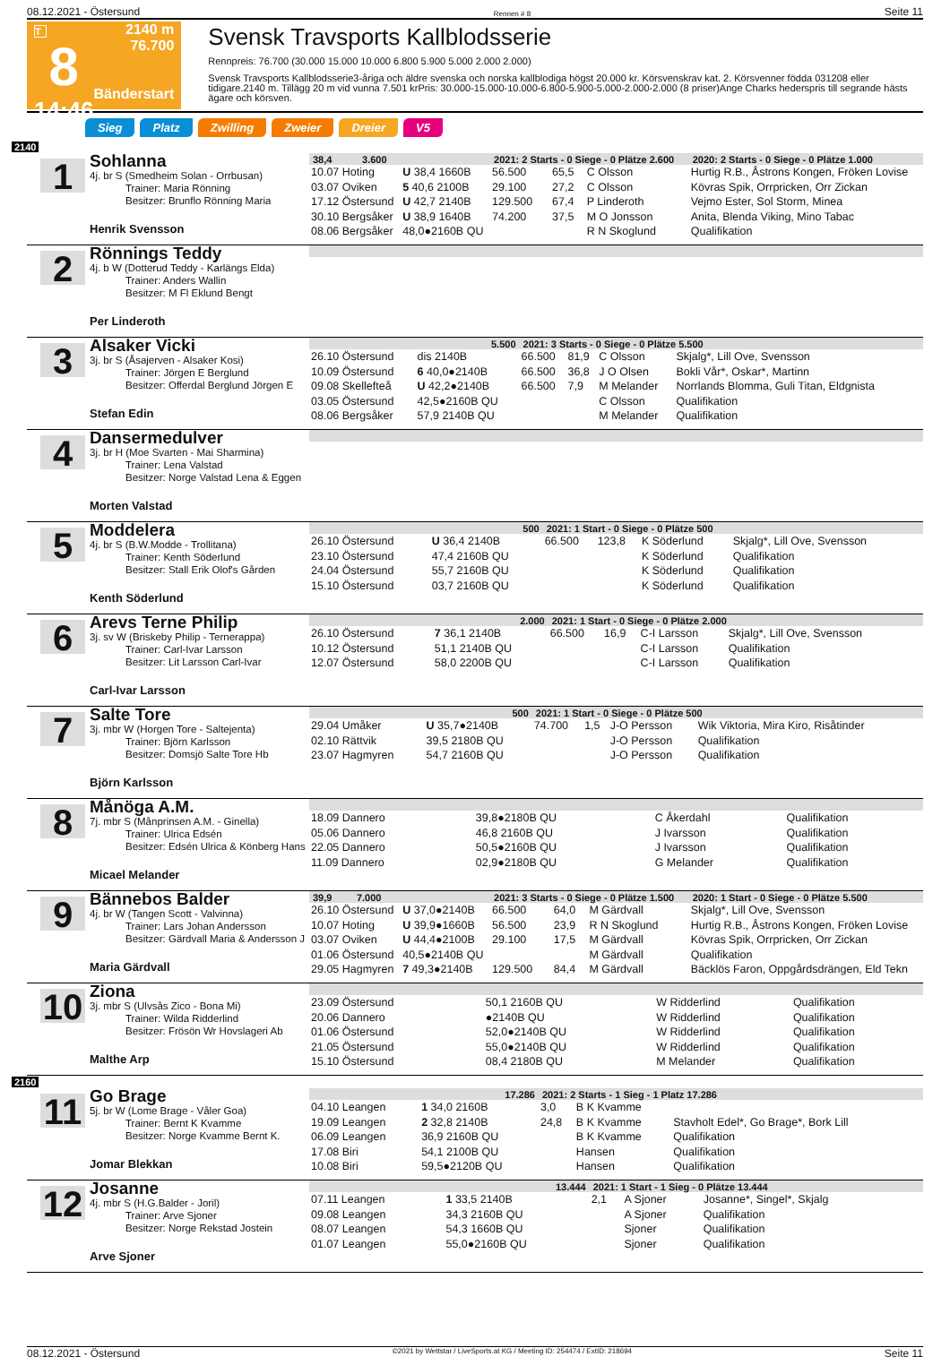08.12.2021 - Östersund Rennen # 8 Seite 11
T
8
14:46
2140 m
76.700
Bänderstart
Svensk Travsports Kallblodsserie
Rennpreis: 76.700 (30.000 15.000 10.000 6.800 5.900 5.000 2.000 2.000)
Svensk Travsports Kallblodsserie3-åriga och äldre svenska och norska kallblodiga högst 20.000 kr. Körsvenskrav kat. 2. Körsvenner födda 031208 eller tidigare.2140 m. Tillägg 20 m vid vunna 7.501 krPris: 30.000-15.000-10.000-6.800-5.900-5.000-2.000-2.000 (8 priser)Ange Charks hederspris till segrande hästs ägare och körsven.
Sieg Platz Zwilling Zweier Dreier V5
2140
1
Sohlanna
4j. br S (Smedheim Solan - Orrbusan)
Trainer: Maria Rönning
Besitzer: Brunflo Rönning Maria
Henrik Svensson
| 38,4 3.600 | | 2021: 2 Starts - 0 Siege - 0 Plätze 2.600 | | | | 2020: 2 Starts - 0 Siege - 0 Plätze 1.000 |
| --- | --- | --- | --- | --- | --- | --- |
| 10.07 Hoting | U 38,4 1660B | 56.500 | 65,5 | C Olsson | | Hurtig R.B., Åstrons Kongen, Fröken Lovise |
| 03.07 Oviken | 5 40,6 2100B | 29.100 | 27,2 | C Olsson | | Kövras Spik, Orrpricken, Orr Zickan |
| 17.12 Östersund | U 42,7 2140B | 129.500 | 67,4 | P Linderoth | | Vejmo Ester, Sol Storm, Minea |
| 30.10 Bergsåker | U 38,9 1640B | 74.200 | 37,5 | M O Jonsson | | Anita, Blenda Viking, Mino Tabac |
| 08.06 Bergsåker | 48,0●2160B QU | | | R N Skoglund | | Qualifikation |
2
Rönnings Teddy
4j. b W (Dotterud Teddy - Karlängs Elda)
Trainer: Anders Wallin
Besitzer: M Fl Eklund Bengt
Per Linderoth
3
Alsaker Vicki
3j. br S (Åsajerven - Alsaker Kosi)
Trainer: Jörgen E Berglund
Besitzer: Offerdal Berglund Jörgen E
Stefan Edin
| 5.500 | | 2021: 3 Starts - 0 Siege - 0 Plätze 5.500 | | | |
| --- | --- | --- | --- | --- | --- |
| 26.10 Östersund | dis 2140B | 66.500 | 81,9 | C Olsson | Skjalg*, Lill Ove, Svensson |
| 10.09 Östersund | 6 40,0●2140B | 66.500 | 36,8 | J O Olsen | Bokli Vår*, Oskar*, Martinn |
| 09.08 Skellefteå | U 42,2●2140B | 66.500 | 7,9 | M Melander | Norrlands Blomma, Guli Titan, Eldgnista |
| 03.05 Östersund | 42,5●2160B QU | | | C Olsson | Qualifikation |
| 08.06 Bergsåker | 57,9 2140B QU | | | M Melander | Qualifikation |
4
Dansermedulver
3j. br H (Moe Svarten - Mai Sharmina)
Trainer: Lena Valstad
Besitzer: Norge Valstad Lena & Eggen
Morten Valstad
5
Moddelera
4j. br S (B.W.Modde - Trollitana)
Trainer: Kenth Söderlund
Besitzer: Stall Erik Olof's Gården
Kenth Söderlund
| 500 | | 2021: 1 Start - 0 Siege - 0 Plätze 500 | | | |
| --- | --- | --- | --- | --- | --- |
| 26.10 Östersund | U 36,4 2140B | 66.500 | 123,8 | K Söderlund | Skjalg*, Lill Ove, Svensson |
| 23.10 Östersund | 47,4 2160B QU | | | K Söderlund | Qualifikation |
| 24.04 Östersund | 55,7 2160B QU | | | K Söderlund | Qualifikation |
| 15.10 Östersund | 03,7 2160B QU | | | K Söderlund | Qualifikation |
6
Arevs Terne Philip
3j. sv W (Briskeby Philip - Ternerappa)
Trainer: Carl-Ivar Larsson
Besitzer: Lit Larsson Carl-Ivar
Carl-Ivar Larsson
| 2.000 | | 2021: 1 Start - 0 Siege - 0 Plätze 2.000 | | | |
| --- | --- | --- | --- | --- | --- |
| 26.10 Östersund | 7 36,1 2140B | 66.500 | 16,9 | C-I Larsson | Skjalg*, Lill Ove, Svensson |
| 10.12 Östersund | 51,1 2140B QU | | | C-I Larsson | Qualifikation |
| 12.07 Östersund | 58,0 2200B QU | | | C-I Larsson | Qualifikation |
7
Salte Tore
3j. mbr W (Horgen Tore - Saltejenta)
Trainer: Björn Karlsson
Besitzer: Domsjö Salte Tore Hb
Björn Karlsson
| 500 | | 2021: 1 Start - 0 Siege - 0 Plätze 500 | | | |
| --- | --- | --- | --- | --- | --- |
| 29.04 Umåker | U 35,7●2140B | 74.700 | 1,5 | J-O Persson | Wik Viktoria, Mira Kiro, Risåtinder |
| 02.10 Rättvik | 39,5 2180B QU | | | J-O Persson | Qualifikation |
| 23.07 Hagmyren | 54,7 2160B QU | | | J-O Persson | Qualifikation |
8
Månöga A.M.
7j. mbr S (Månprinsen A.M. - Ginella)
Trainer: Ulrica Edsén
Besitzer: Edsén Ulrica & Könberg Hans
Micael Melander
| 18.09 Dannero | 39,8●2180B QU | C Åkerdahl | Qualifikation |
| 05.06 Dannero | 46,8 2160B QU | J Ivarsson | Qualifikation |
| 22.05 Dannero | 50,5●2160B QU | J Ivarsson | Qualifikation |
| 11.09 Dannero | 02,9●2180B QU | G Melander | Qualifikation |
9
Bännebos Balder
4j. br W (Tangen Scott - Valvinna)
Trainer: Lars Johan Andersson
Besitzer: Gärdvall Maria & Andersson J
Maria Gärdvall
| 39,9 7.000 | | 2021: 3 Starts - 0 Siege - 0 Plätze 1.500 | | | 2020: 1 Start - 0 Siege - 0 Plätze 5.500 |
| --- | --- | --- | --- | --- | --- |
| 26.10 Östersund | U 37,0●2140B | 66.500 | 64,0 | M Gärdvall | Skjalg*, Lill Ove, Svensson |
| 10.07 Hoting | U 39,9●1660B | 56.500 | 23,9 | R N Skoglund | Hurtig R.B., Åstrons Kongen, Fröken Lovise |
| 03.07 Oviken | U 44,4●2100B | 29.100 | 17,5 | M Gärdvall | Kövras Spik, Orrpricken, Orr Zickan |
| 01.06 Östersund | 40,5●2140B QU | | | M Gärdvall | Qualifikation |
| 29.05 Hagmyren | 7 49,3●2140B | 129.500 | 84,4 | M Gärdvall | Bäcklös Faron, Oppgårdsdrängen, Eld Tekn |
10
Ziona
3j. mbr S (Ulvsås Zico - Bona Mi)
Trainer: Wilda Ridderlind
Besitzer: Frösön Wr Hovslageri Ab
Malthe Arp
| 23.09 Östersund | 50,1 2160B QU | W Ridderlind | Qualifikation |
| 20.06 Dannero | ●2140B QU | W Ridderlind | Qualifikation |
| 01.06 Östersund | 52,0●2140B QU | W Ridderlind | Qualifikation |
| 21.05 Östersund | 55,0●2140B QU | W Ridderlind | Qualifikation |
| 15.10 Östersund | 08,4 2180B QU | M Melander | Qualifikation |
2160
11
Go Brage
5j. br W (Lome Brage - Våler Goa)
Trainer: Bernt K Kvamme
Besitzer: Norge Kvamme Bernt K.
Jomar Blekkan
| 17.286 | | 2021: 2 Starts - 1 Sieg - 1 Platz 17.286 | | |
| --- | --- | --- | --- | --- |
| 04.10 Leangen | 1 34,0 2160B | 3,0 | B K Kvamme | |
| 19.09 Leangen | 2 32,8 2140B | 24,8 | B K Kvamme | Stavholt Edel*, Go Brage*, Bork Lill |
| 06.09 Leangen | 36,9 2160B QU | | B K Kvamme | Qualifikation |
| 17.08 Biri | 54,1 2100B QU | | Hansen | Qualifikation |
| 10.08 Biri | 59,5●2120B QU | | Hansen | Qualifikation |
12
Josanne
4j. mbr S (H.G.Balder - Joril)
Trainer: Arve Sjoner
Besitzer: Norge Rekstad Jostein
Arve Sjoner
| 13.444 | | 2021: 1 Start - 1 Sieg - 0 Plätze 13.444 | | |
| --- | --- | --- | --- | --- |
| 07.11 Leangen | 1 33,5 2140B | 2,1 | A Sjoner | Josanne*, Singel*, Skjalg |
| 09.08 Leangen | 34,3 2160B QU | | A Sjoner | Qualifikation |
| 08.07 Leangen | 54,3 1660B QU | | Sjoner | Qualifikation |
| 01.07 Leangen | 55,0●2160B QU | | Sjoner | Qualifikation |
08.12.2021 - Östersund ©2021 by Wettstar / LiveSports.at KG / Meeting ID: 254474 / ExtID: 218694 Seite 11